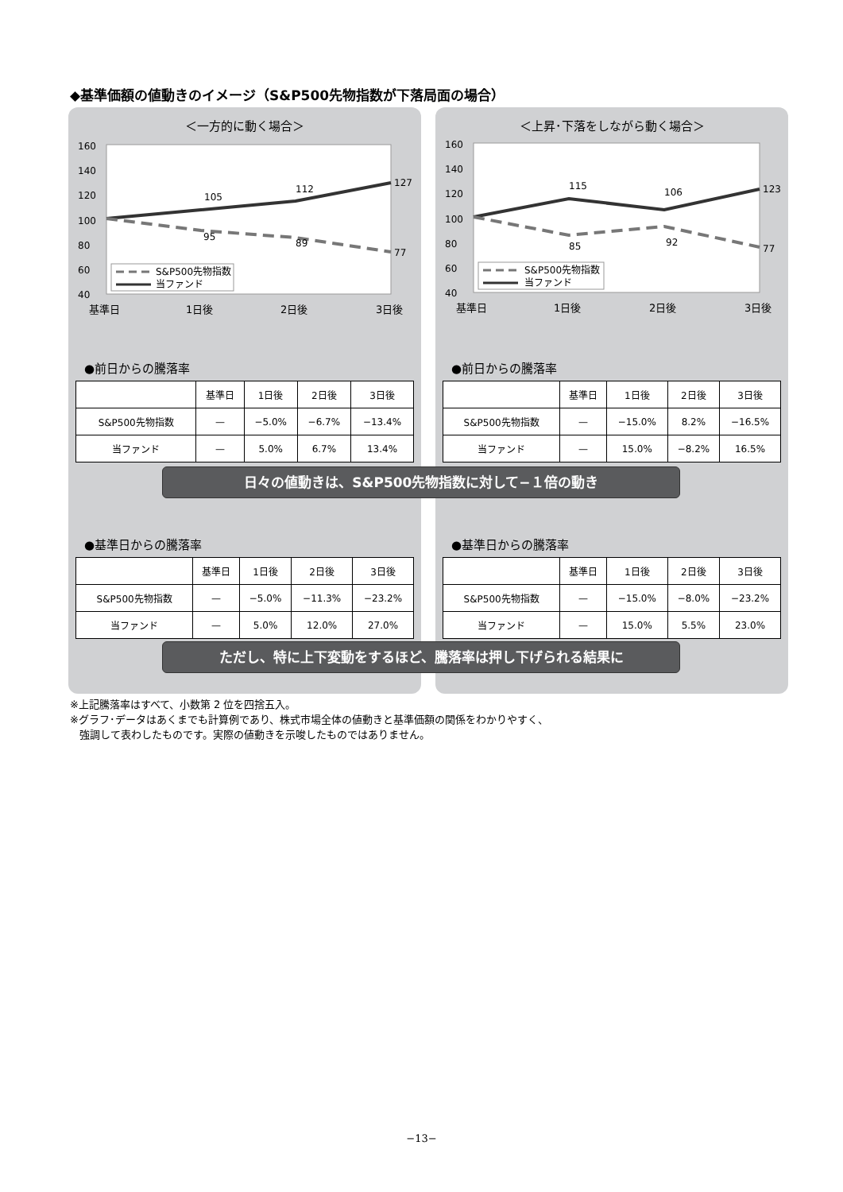◆基準価額の値動きのイメージ（S&P500先物指数が下落局面の場合）
＜一方的に動く場合＞
160
140
120
100
80
60
40
105
112
127
95
89
77
S&P500先物指数
当ファンド
基準日
1日後
2日後
3日後
●前日からの騰落率
| | 基準日 | 1日後 | 2日後 | 3日後 |
| --- | --- | --- | --- | --- |
| S&P500先物指数 | — | −5.0% | −6.7% | −13.4% |
| 当ファンド | — | 5.0% | 6.7% | 13.4% |
●基準日からの騰落率
| | 基準日 | 1日後 | 2日後 | 3日後 |
| --- | --- | --- | --- | --- |
| S&P500先物指数 | — | −5.0% | −11.3% | −23.2% |
| 当ファンド | — | 5.0% | 12.0% | 27.0% |
＜上昇･下落をしながら動く場合＞
160
140
120
100
80
60
40
115
106
123
85
92
77
S&P500先物指数
当ファンド
基準日
1日後
2日後
3日後
●前日からの騰落率
| | 基準日 | 1日後 | 2日後 | 3日後 |
| --- | --- | --- | --- | --- |
| S&P500先物指数 | — | −15.0% | 8.2% | −16.5% |
| 当ファンド | — | 15.0% | −8.2% | 16.5% |
●基準日からの騰落率
| | 基準日 | 1日後 | 2日後 | 3日後 |
| --- | --- | --- | --- | --- |
| S&P500先物指数 | — | −15.0% | −8.0% | −23.2% |
| 当ファンド | — | 15.0% | 5.5% | 23.0% |
日々の値動きは、S&P500先物指数に対して−１倍の動き
ただし、特に上下変動をするほど、騰落率は押し下げられる結果に
※上記騰落率はすべて、小数第 2 位を四捨五入。
※グラフ･データはあくまでも計算例であり、株式市場全体の値動きと基準価額の関係をわかりやすく、
強調して表わしたものです。実際の値動きを示唆したものではありません。
−13−